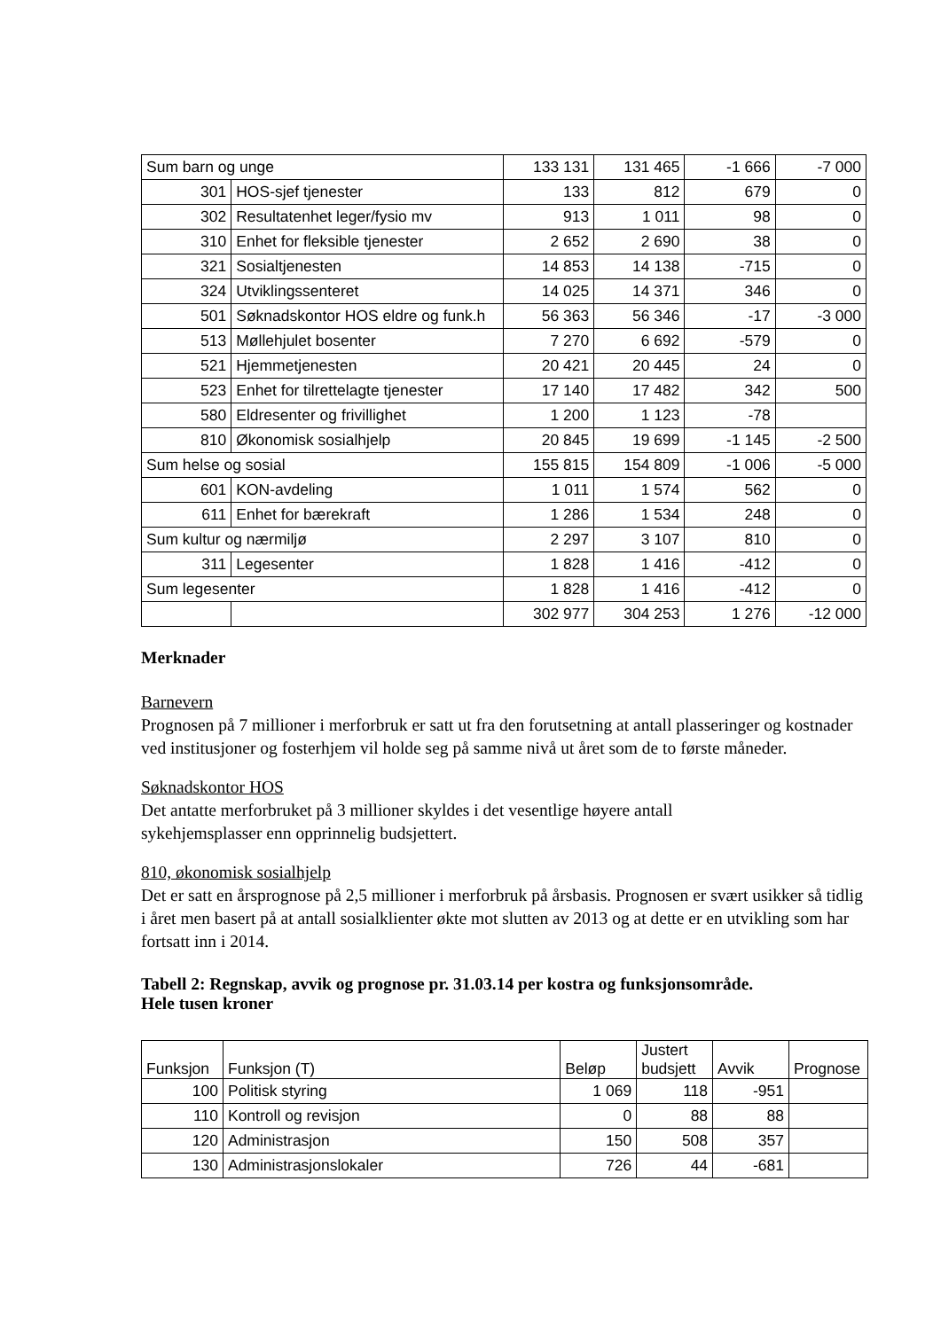| Sum barn og unge | | 133 131 | 131 465 | -1 666 | -7 000 |
| 301 | HOS-sjef tjenester | 133 | 812 | 679 | 0 |
| 302 | Resultatenhet leger/fysio mv | 913 | 1 011 | 98 | 0 |
| 310 | Enhet for fleksible tjenester | 2 652 | 2 690 | 38 | 0 |
| 321 | Sosialtjenesten | 14 853 | 14 138 | -715 | 0 |
| 324 | Utviklingssenteret | 14 025 | 14 371 | 346 | 0 |
| 501 | Søknadskontor HOS eldre og funk.h | 56 363 | 56 346 | -17 | -3 000 |
| 513 | Møllehjulet bosenter | 7 270 | 6 692 | -579 | 0 |
| 521 | Hjemmetjenesten | 20 421 | 20 445 | 24 | 0 |
| 523 | Enhet for tilrettelagte tjenester | 17 140 | 17 482 | 342 | 500 |
| 580 | Eldresenter og frivillighet | 1 200 | 1 123 | -78 | |
| 810 | Økonomisk sosialhjelp | 20 845 | 19 699 | -1 145 | -2 500 |
| Sum helse og sosial | | 155 815 | 154 809 | -1 006 | -5 000 |
| 601 | KON-avdeling | 1 011 | 1 574 | 562 | 0 |
| 611 | Enhet for bærekraft | 1 286 | 1 534 | 248 | 0 |
| Sum kultur og nærmiljø | | 2 297 | 3 107 | 810 | 0 |
| 311 | Legesenter | 1 828 | 1 416 | -412 | 0 |
| Sum legesenter | | 1 828 | 1 416 | -412 | 0 |
| | | 302 977 | 304 253 | 1 276 | -12 000 |
Merknader
Barnevern
Prognosen på 7 millioner i merforbruk er satt ut fra den forutsetning at antall plasseringer og kostnader ved institusjoner og fosterhjem vil holde seg på samme nivå ut året som de to første måneder.
Søknadskontor HOS
Det antatte merforbruket på 3 millioner skyldes i det vesentlige høyere antall
sykehjemsplasser enn opprinnelig budsjettert.
810, økonomisk sosialhjelp
Det er satt en årsprognose på 2,5 millioner i merforbruk på årsbasis. Prognosen er svært usikker så tidlig i året men basert på at antall sosialklienter økte mot slutten av 2013 og at dette er en utvikling som har fortsatt inn i 2014.
Tabell 2: Regnskap, avvik og prognose pr. 31.03.14 per kostra og funksjonsområde.
Hele tusen kroner
| Funksjon | Funksjon (T) | Beløp | Justert budsjett | Avvik | Prognose |
| 100 | Politisk styring | 1 069 | 118 | -951 | |
| 110 | Kontroll og revisjon | 0 | 88 | 88 | |
| 120 | Administrasjon | 150 | 508 | 357 | |
| 130 | Administrasjonslokaler | 726 | 44 | -681 | |